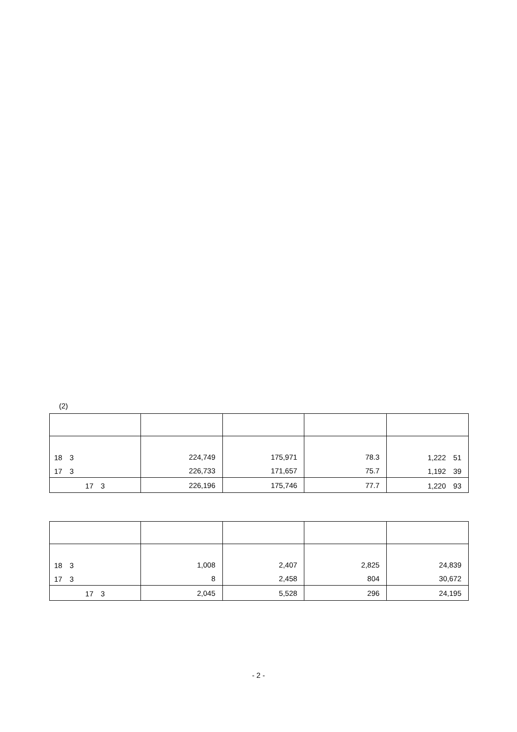(2)
| 18 3 | 224,749 | 175,971 | 78.3 | 1,222 51 |
| 17 3 | 226,733 | 171,657 | 75.7 | 1,192 39 |
| 17 3 | 226,196 | 175,746 | 77.7 | 1,220 93 |
| 18 3 | 1,008 | 2,407 | 2,825 | 24,839 |
| 17 3 | 8 | 2,458 | 804 | 30,672 |
| 17 3 | 2,045 | 5,528 | 296 | 24,195 |
- 2 -